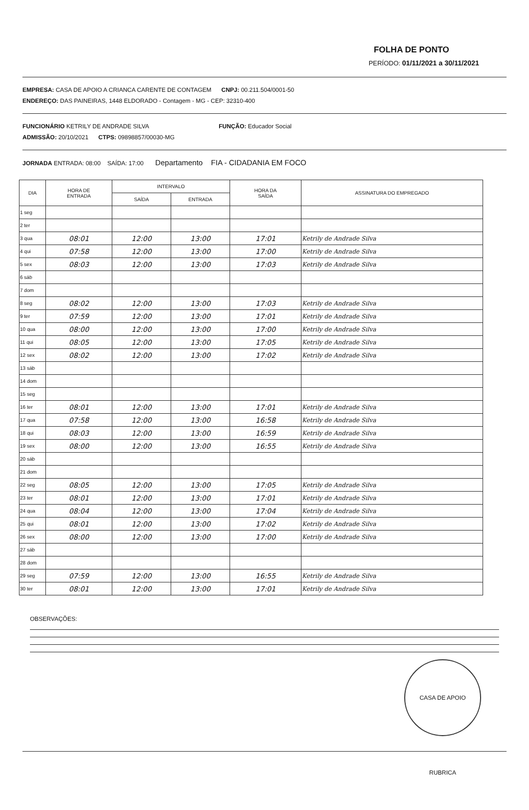FOLHA DE PONTO
PERÍODO: 01/11/2021 a 30/11/2021
EMPRESA: CASA DE APOIO A CRIANCA CARENTE DE CONTAGEM CNPJ: 00.211.504/0001-50
ENDEREÇO: DAS PAINEIRAS, 1448 ELDORADO - Contagem - MG - CEP: 32310-400
FUNCIONÁRIO KETRILY DE ANDRADE SILVA FUNÇÃO: Educador Social
ADMISSÃO: 20/10/2021 CTPS: 09898857/00030-MG
JORNADA ENTRADA: 08:00 SAÍDA: 17:00 Departamento FIA - CIDADANIA EM FOCO
| DIA | HORA DE ENTRADA | INTERVALO | | HORA DA SAÍDA | ASSINATURA DO EMPREGADO |
| --- | --- | --- | --- | --- | --- |
| | | SAÍDA | ENTRADA | | |
| 1 seg | | | | | |
| 2 ter | | | | | |
| 3 qua | 08:01 | 12:00 | 13:00 | 17:01 | Ketrily de Andrade Silva |
| 4 qui | 07:58 | 12:00 | 13:00 | 17:00 | Ketrily de Andrade Silva |
| 5 sex | 08:03 | 12:00 | 13:00 | 17:03 | Ketrily de Andrade Silva |
| 6 sáb | | | | | |
| 7 dom | | | | | |
| 8 seg | 08:02 | 12:00 | 13:00 | 17:03 | Ketrily de Andrade Silva |
| 9 ter | 07:59 | 12:00 | 13:00 | 17:01 | Ketrily de Andrade Silva |
| 10 qua | 08:00 | 12:00 | 13:00 | 17:00 | Ketrily de Andrade Silva |
| 11 qui | 08:05 | 12:00 | 13:00 | 17:05 | Ketrily de Andrade Silva |
| 12 sex | 08:02 | 12:00 | 13:00 | 17:02 | Ketrily de Andrade Silva |
| 13 sáb | | | | | |
| 14 dom | | | | | |
| 15 seg | | | | | |
| 16 ter | 08:01 | 12:00 | 13:00 | 17:01 | Ketrily de Andrade Silva |
| 17 qua | 07:58 | 12:00 | 13:00 | 16:58 | Ketrily de Andrade Silva |
| 18 qui | 08:03 | 12:00 | 13:00 | 16:59 | Ketrily de Andrade Silva |
| 19 sex | 08:00 | 12:00 | 13:00 | 16:55 | Ketrily de Andrade Silva |
| 20 sáb | | | | | |
| 21 dom | | | | | |
| 22 seg | 08:05 | 12:00 | 13:00 | 17:05 | Ketrily de Andrade Silva |
| 23 ter | 08:01 | 12:00 | 13:00 | 17:01 | Ketrily de Andrade Silva |
| 24 qua | 08:04 | 12:00 | 13:00 | 17:04 | Ketrily de Andrade Silva |
| 25 qui | 08:01 | 12:00 | 13:00 | 17:02 | Ketrily de Andrade Silva |
| 26 sex | 08:00 | 12:00 | 13:00 | 17:00 | Ketrily de Andrade Silva |
| 27 sáb | | | | | |
| 28 dom | | | | | |
| 29 seg | 07:59 | 12:00 | 13:00 | 16:55 | Ketrily de Andrade Silva |
| 30 ter | 08:01 | 12:00 | 13:00 | 17:01 | Ketrily de Andrade Silva |
OBSERVAÇÕES:
CASA DE APOIO RUBRICA